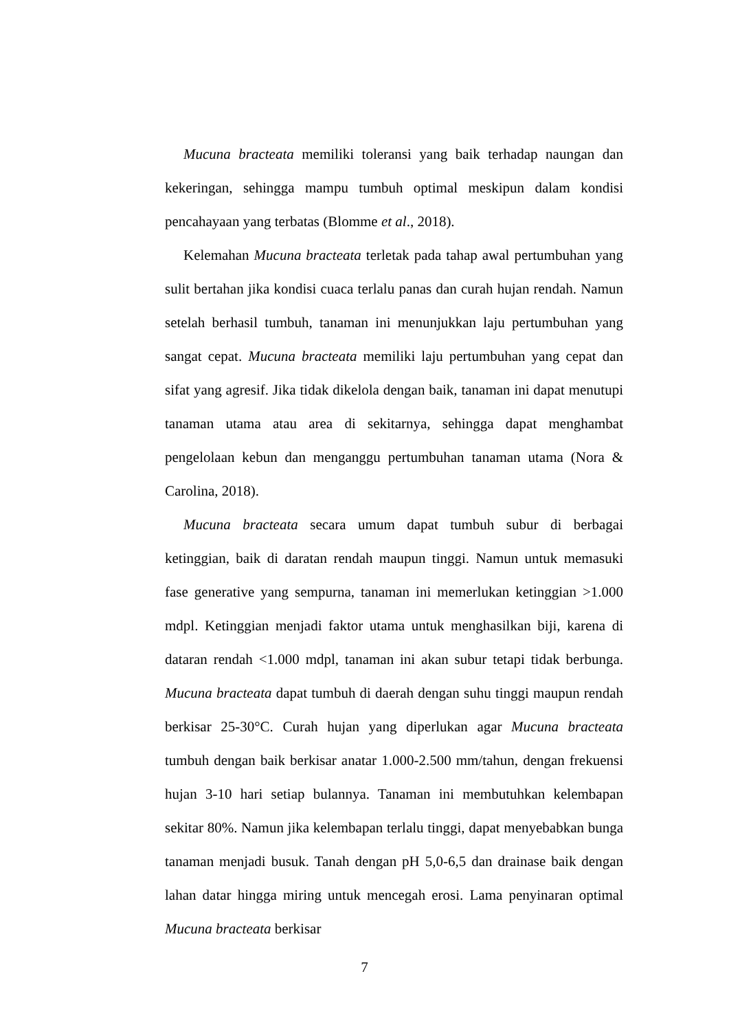Mucuna bracteata memiliki toleransi yang baik terhadap naungan dan kekeringan, sehingga mampu tumbuh optimal meskipun dalam kondisi pencahayaan yang terbatas (Blomme et al., 2018).
Kelemahan Mucuna bracteata terletak pada tahap awal pertumbuhan yang sulit bertahan jika kondisi cuaca terlalu panas dan curah hujan rendah. Namun setelah berhasil tumbuh, tanaman ini menunjukkan laju pertumbuhan yang sangat cepat. Mucuna bracteata memiliki laju pertumbuhan yang cepat dan sifat yang agresif. Jika tidak dikelola dengan baik, tanaman ini dapat menutupi tanaman utama atau area di sekitarnya, sehingga dapat menghambat pengelolaan kebun dan menganggu pertumbuhan tanaman utama (Nora & Carolina, 2018).
Mucuna bracteata secara umum dapat tumbuh subur di berbagai ketinggian, baik di daratan rendah maupun tinggi. Namun untuk memasuki fase generative yang sempurna, tanaman ini memerlukan ketinggian >1.000 mdpl. Ketinggian menjadi faktor utama untuk menghasilkan biji, karena di dataran rendah <1.000 mdpl, tanaman ini akan subur tetapi tidak berbunga. Mucuna bracteata dapat tumbuh di daerah dengan suhu tinggi maupun rendah berkisar 25-30°C. Curah hujan yang diperlukan agar Mucuna bracteata tumbuh dengan baik berkisar anatar 1.000-2.500 mm/tahun, dengan frekuensi hujan 3-10 hari setiap bulannya. Tanaman ini membutuhkan kelembapan sekitar 80%. Namun jika kelembapan terlalu tinggi, dapat menyebabkan bunga tanaman menjadi busuk. Tanah dengan pH 5,0-6,5 dan drainase baik dengan lahan datar hingga miring untuk mencegah erosi. Lama penyinaran optimal Mucuna bracteata berkisar
7